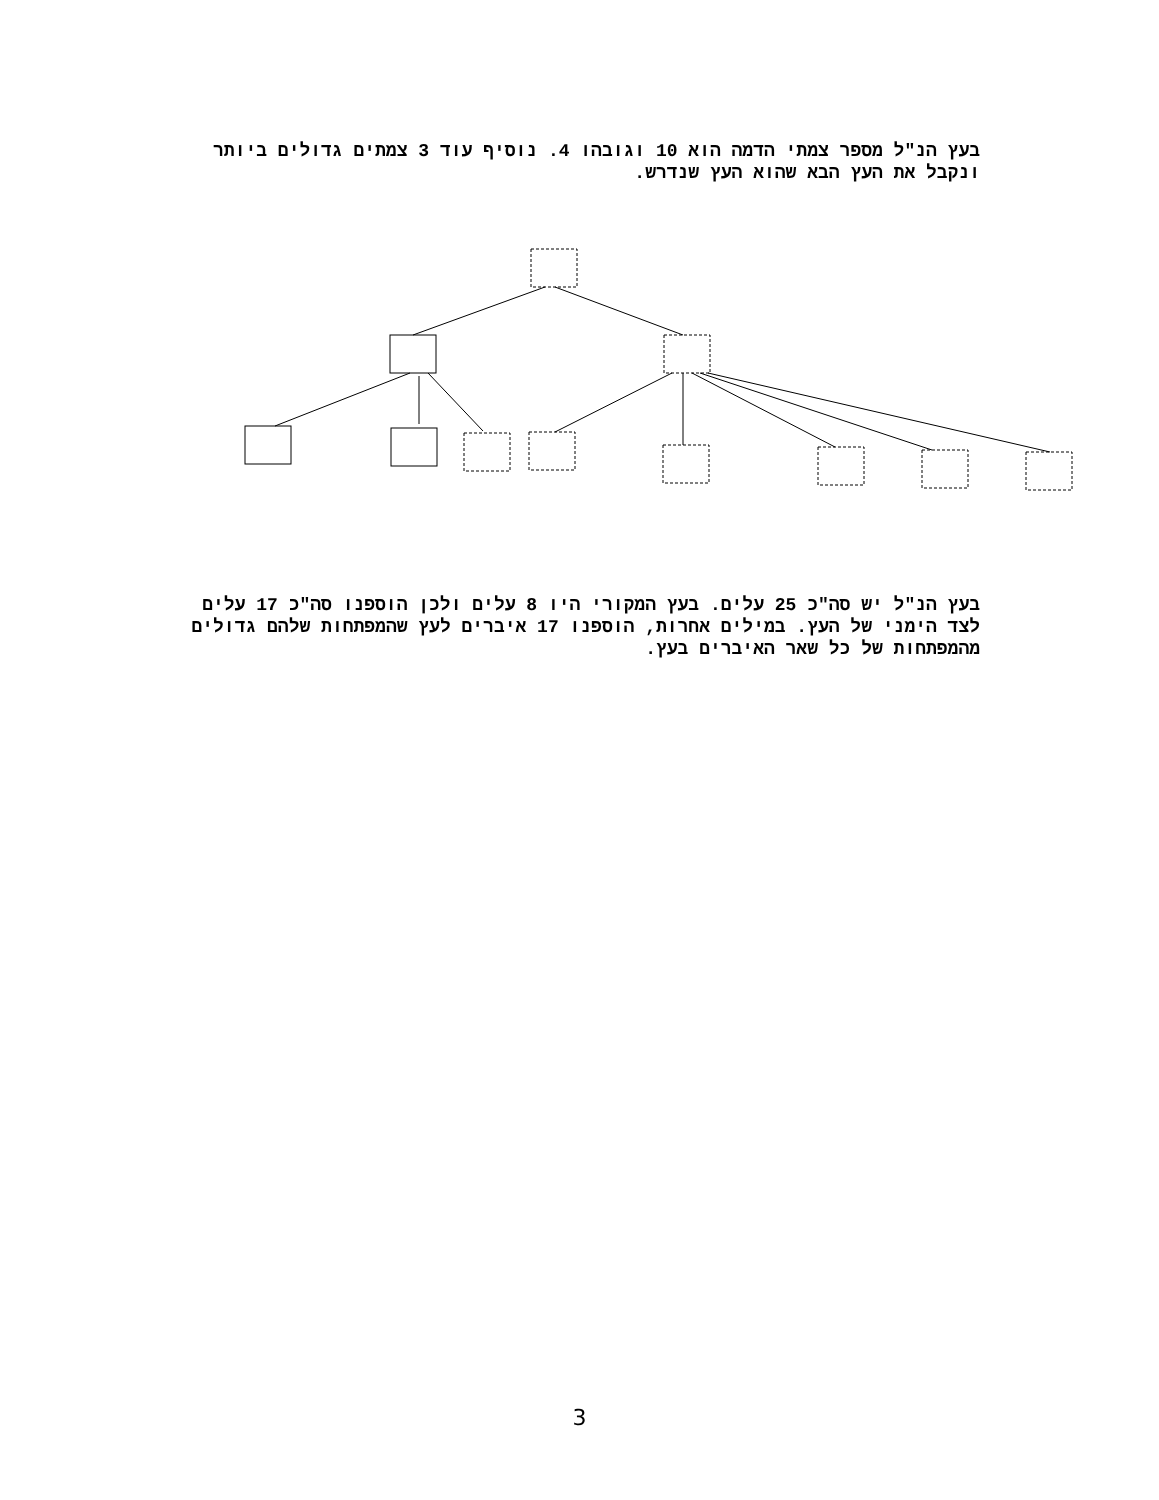בעץ הנ"ל מספר צמתי הדמה הוא 10 וגובהו 4. נוסיף עוד 3 צמתים גדולים ביותר ונקבל את העץ הבא שהוא העץ שנדרש.
בעץ הנ"ל יש סה"כ 25 עלים. בעץ המקורי היו 8 עלים ולכן הוספנו סה"כ 17 עלים לצד הימני של העץ. במילים אחרות, הוספנו 17 איברים לעץ שהמפתחות שלהם גדולים מהמפתחות של כל שאר האיברים בעץ.
3